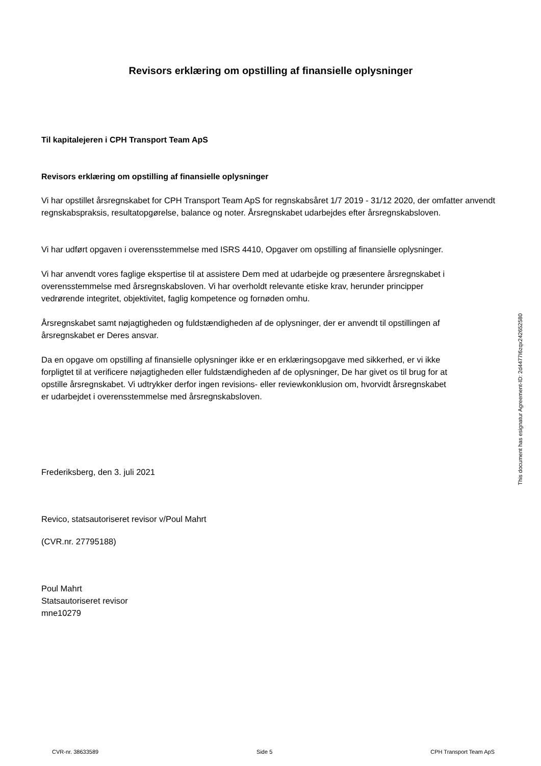Revisors erklæring om opstilling af finansielle oplysninger
Til kapitalejeren i CPH Transport Team ApS
Revisors erklæring om opstilling af finansielle oplysninger
Vi har opstillet årsregnskabet for CPH Transport Team ApS for regnskabsåret 1/7 2019 - 31/12 2020, der omfatter anvendt regnskabspraksis, resultatopgørelse, balance og noter. Årsregnskabet udarbejdes efter årsregnskabsloven.
Vi har udført opgaven i overensstemmelse med ISRS 4410, Opgaver om opstilling af finansielle oplysninger.
Vi har anvendt vores faglige ekspertise til at assistere Dem med at udarbejde og præsentere årsregnskabet i
overensstemmelse med årsregnskabsloven. Vi har overholdt relevante etiske krav, herunder principper
vedrørende integritet, objektivitet, faglig kompetence og fornøden omhu.
Årsregnskabet samt nøjagtigheden og fuldstændigheden af de oplysninger, der er anvendt til opstillingen af
årsregnskabet er Deres ansvar.
Da en opgave om opstilling af finansielle oplysninger ikke er en erklæringsopgave med sikkerhed, er vi ikke
forpligtet til at verificere nøjagtigheden eller fuldstændigheden af de oplysninger, De har givet os til brug for at
opstille årsregnskabet. Vi udtrykker derfor ingen revisions- eller reviewkonklusion om, hvorvidt årsregnskabet
er udarbejdet i overensstemmelse med årsregnskabsloven.
Frederiksberg, den 3. juli 2021
Revico, statsautoriseret revisor v/Poul Mahrt
(CVR.nr. 27795188)
Poul Mahrt
Statsautoriseret revisor
mne10279
This document has esignatur Agreement-ID: 2d4477I6zqx242652580
CVR-nr. 38633589 Side 5 CPH Transport Team ApS